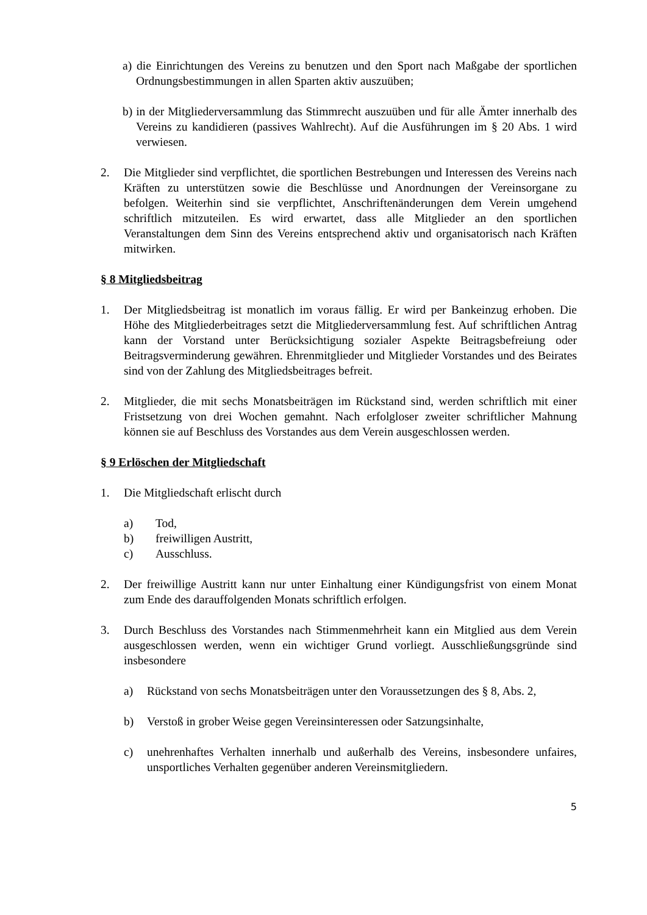a) die Einrichtungen des Vereins zu benutzen und den Sport nach Maßgabe der sportlichen Ordnungsbestimmungen in allen Sparten aktiv auszuüben;
b) in der Mitgliederversammlung das Stimmrecht auszuüben und für alle Ämter innerhalb des Vereins zu kandidieren (passives Wahlrecht). Auf die Ausführungen im § 20 Abs. 1 wird verwiesen.
2. Die Mitglieder sind verpflichtet, die sportlichen Bestrebungen und Interessen des Vereins nach Kräften zu unterstützen sowie die Beschlüsse und Anordnungen der Vereinsorgane zu befolgen. Weiterhin sind sie verpflichtet, Anschriftenänderungen dem Verein umgehend schriftlich mitzuteilen. Es wird erwartet, dass alle Mitglieder an den sportlichen Veranstaltungen dem Sinn des Vereins entsprechend aktiv und organisatorisch nach Kräften mitwirken.
§ 8 Mitgliedsbeitrag
1. Der Mitgliedsbeitrag ist monatlich im voraus fällig. Er wird per Bankeinzug erhoben. Die Höhe des Mitgliederbeitrages setzt die Mitgliederversammlung fest. Auf schriftlichen Antrag kann der Vorstand unter Berücksichtigung sozialer Aspekte Beitragsbefreiung oder Beitragsverminderung gewähren. Ehrenmitglieder und Mitglieder Vorstandes und des Beirates sind von der Zahlung des Mitgliedsbeitrages befreit.
2. Mitglieder, die mit sechs Monatsbeiträgen im Rückstand sind, werden schriftlich mit einer Fristsetzung von drei Wochen gemahnt. Nach erfolgloser zweiter schriftlicher Mahnung können sie auf Beschluss des Vorstandes aus dem Verein ausgeschlossen werden.
§ 9 Erlöschen der Mitgliedschaft
1. Die Mitgliedschaft erlischt durch
a) Tod,
b) freiwilligen Austritt,
c) Ausschluss.
2. Der freiwillige Austritt kann nur unter Einhaltung einer Kündigungsfrist von einem Monat zum Ende des darauffolgenden Monats schriftlich erfolgen.
3. Durch Beschluss des Vorstandes nach Stimmenmehrheit kann ein Mitglied aus dem Verein ausgeschlossen werden, wenn ein wichtiger Grund vorliegt. Ausschließungsgründe sind insbesondere
a) Rückstand von sechs Monatsbeiträgen unter den Voraussetzungen des § 8, Abs. 2,
b) Verstoß in grober Weise gegen Vereinsinteressen oder Satzungsinhalte,
c) unehrenhaftes Verhalten innerhalb und außerhalb des Vereins, insbesondere unfaires, unsportliches Verhalten gegenüber anderen Vereinsmitgliedern.
5